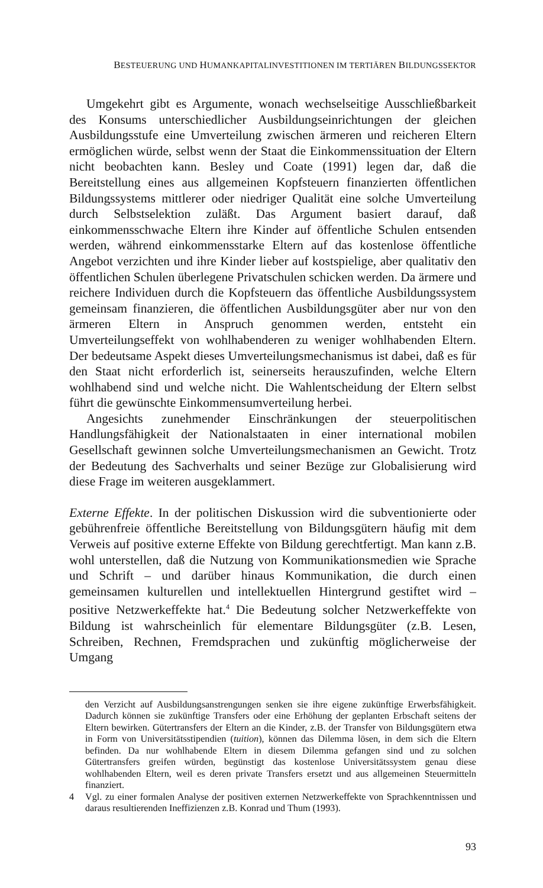BESTEUERUNG UND HUMANKAPITALINVESTITIONEN IM TERTIÄREN BILDUNGSSEKTOR
Umgekehrt gibt es Argumente, wonach wechselseitige Ausschließbarkeit des Konsums unterschiedlicher Ausbildungseinrichtungen der gleichen Ausbildungsstufe eine Umverteilung zwischen ärmeren und reicheren Eltern ermöglichen würde, selbst wenn der Staat die Einkommenssituation der Eltern nicht beobachten kann. Besley und Coate (1991) legen dar, daß die Bereitstellung eines aus allgemeinen Kopfsteuern finanzierten öffentlichen Bildungssystems mittlerer oder niedriger Qualität eine solche Umverteilung durch Selbstselektion zuläßt. Das Argument basiert darauf, daß einkommensschwache Eltern ihre Kinder auf öffentliche Schulen entsenden werden, während einkommensstarke Eltern auf das kostenlose öffentliche Angebot verzichten und ihre Kinder lieber auf kostspielige, aber qualitativ den öffentlichen Schulen überlegene Privatschulen schicken werden. Da ärmere und reichere Individuen durch die Kopfsteuern das öffentliche Ausbildungssystem gemeinsam finanzieren, die öffentlichen Ausbildungsgüter aber nur von den ärmeren Eltern in Anspruch genommen werden, entsteht ein Umverteilungseffekt von wohlhabenderen zu weniger wohlhabenden Eltern. Der bedeutsame Aspekt dieses Umverteilungsmechanismus ist dabei, daß es für den Staat nicht erforderlich ist, seinerseits herauszufinden, welche Eltern wohlhabend sind und welche nicht. Die Wahlentscheidung der Eltern selbst führt die gewünschte Einkommensumverteilung herbei.
Angesichts zunehmender Einschränkungen der steuerpolitischen Handlungsfähigkeit der Nationalstaaten in einer international mobilen Gesellschaft gewinnen solche Umverteilungsmechanismen an Gewicht. Trotz der Bedeutung des Sachverhalts und seiner Bezüge zur Globalisierung wird diese Frage im weiteren ausgeklammert.
Externe Effekte. In der politischen Diskussion wird die subventionierte oder gebührenfreie öffentliche Bereitstellung von Bildungsgütern häufig mit dem Verweis auf positive externe Effekte von Bildung gerechtfertigt. Man kann z.B. wohl unterstellen, daß die Nutzung von Kommunikationsmedien wie Sprache und Schrift – und darüber hinaus Kommunikation, die durch einen gemeinsamen kulturellen und intellektuellen Hintergrund gestiftet wird – positive Netzwerkeffekte hat.<sup>4</sup> Die Bedeutung solcher Netzwerkeffekte von Bildung ist wahrscheinlich für elementare Bildungsgüter (z.B. Lesen, Schreiben, Rechnen, Fremdsprachen und zukünftig möglicherweise der Umgang
den Verzicht auf Ausbildungsanstrengungen senken sie ihre eigene zukünftige Erwerbsfähigkeit. Dadurch können sie zukünftige Transfers oder eine Erhöhung der geplanten Erbschaft seitens der Eltern bewirken. Gütertransfers der Eltern an die Kinder, z.B. der Transfer von Bildungsgütern etwa in Form von Universitätsstipendien (tuition), können das Dilemma lösen, in dem sich die Eltern befinden. Da nur wohlhabende Eltern in diesem Dilemma gefangen sind und zu solchen Gütertransfers greifen würden, begünstigt das kostenlose Universitätssystem genau diese wohlhabenden Eltern, weil es deren private Transfers ersetzt und aus allgemeinen Steuermitteln finanziert.
4 Vgl. zu einer formalen Analyse der positiven externen Netzwerkeffekte von Sprachkenntnissen und daraus resultierenden Ineffizienzen z.B. Konrad und Thum (1993).
93